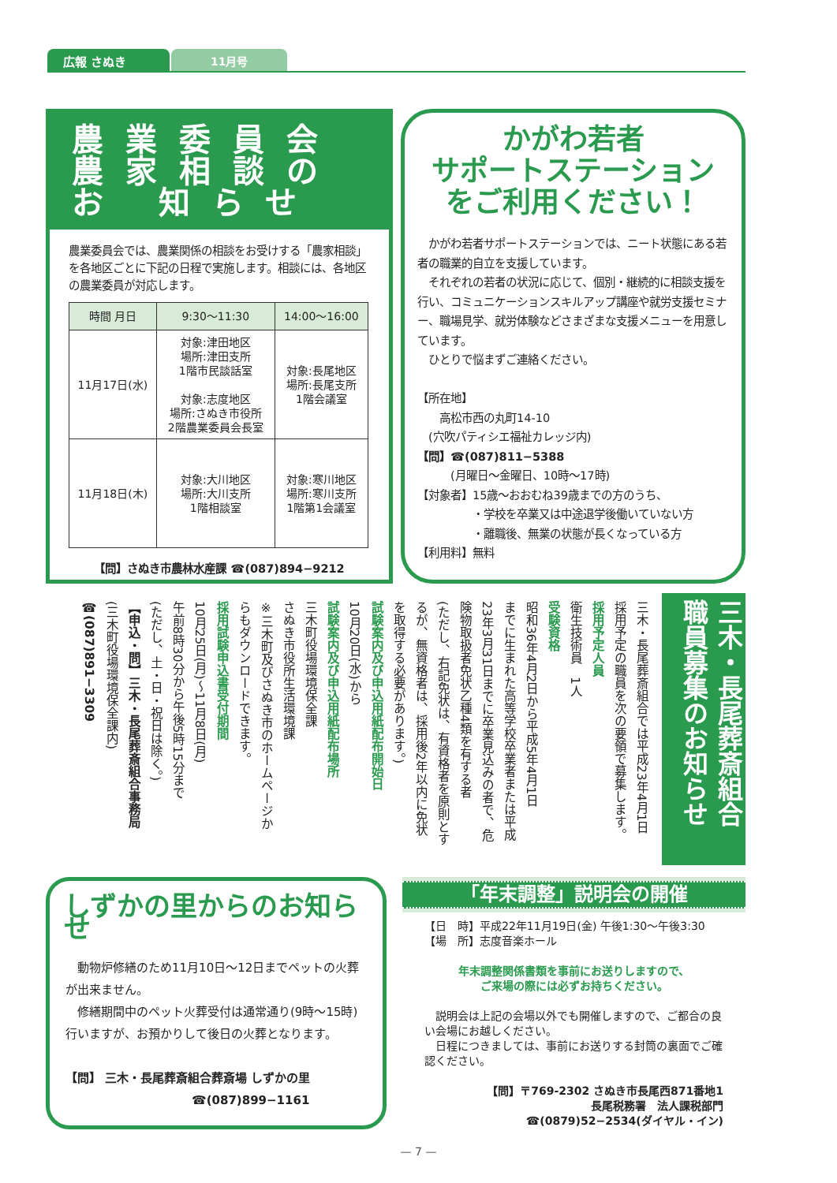広報 さぬき 11月号
農業委員会
農家相談の
お 知らせ
農業委員会では、農業関係の相談をお受けする「農家相談」を各地区ごとに下記の日程で実施します。相談には、各地区の農業委員が対応します。
| 時間 月日 | 9:30～11:30 | 14:00～16:00 |
| --- | --- | --- |
| 11月17日(水) | 対象:津田地区 場所:津田支所 1階市民談話室 対象:志度地区 場所:さぬき市役所 2階農業委員会長室 | 対象:長尾地区 場所:長尾支所 1階会議室 |
| 11月18日(木) | 対象:大川地区 場所:大川支所 1階相談室 | 対象:寒川地区 場所:寒川支所 1階第1会議室 |
【問】さぬき市農林水産課 ☎(087)894−9212
かがわ若者
サポートステーション
をご利用ください！
　かがわ若者サポートステーションでは、ニート状態にある若者の職業的自立を支援しています。
　それぞれの若者の状況に応じて、個別・継続的に相談支援を行い、コミュニケーションスキルアップ講座や就労支援セミナー、職場見学、就労体験などさまざまな支援メニューを用意しています。
　ひとりで悩まずご連絡ください。
【所在地】
　　高松市西の丸町14-10
　(穴吹パティシエ福祉カレッジ内)
【問】☎(087)811−5388
　　　(月曜日～金曜日、10時～17時)
【対象者】15歳～おおむね39歳までの方のうち、
　　　　　・学校を卒業又は中途退学後働いていない方
　　　　　・離職後、無業の状態が長くなっている方
【利用料】無料
三木・長尾葬斎組合 職員募集のお知らせ
三木・長尾葬斎組合では平成23年4月1日
採用予定の職員を次の要領で募集します。
採用予定人員
衛生技術員　1人
受験資格
昭和36年4月2日から平成5年4月1日
までに生まれた高等学校卒業者または平成
23年3月31日までに卒業見込みの者で、危
険物取扱者免状乙種4類を有する者
(ただし、右記免状は、有資格者を原則とす
るが、無資格者は、採用後2年以内に免状
を取得する必要があります。)
試験案内及び申込用紙配布開始日
10月20日(水)から
試験案内及び申込用紙配布場所
三木町役場環境保全課
さぬき市役所生活環境課
※三木町及びさぬき市のホームページか
らもダウンロードできます。
採用試験申込書受付期間
10月25日(月)～11月8日(月)
午前8時30分から午後5時15分まで
(ただし、土・日・祝日は除く。)
【申込・問】三木・長尾葬斎組合事務局
(三木町役場環境保全課内)
☎(087)891−3309
しずかの里からのお知らせ
　動物炉修繕のため11月10日～12日までペットの火葬が出来ません。
　修繕期間中のペット火葬受付は通常通り(9時～15時)行いますが、お預かりして後日の火葬となります。
【問】 三木・長尾葬斎組合葬斎場 しずかの里
☎(087)899−1161
「年末調整」説明会の開催
【日　時】平成22年11月19日(金) 午後1:30～午後3:30
【場　所】志度音楽ホール
年末調整関係書類を事前にお送りしますので、
ご来場の際には必ずお持ちください。
　説明会は上記の会場以外でも開催しますので、ご都合の良い会場にお越しください。
　日程につきましては、事前にお送りする封筒の裏面でご確認ください。
【問】〒769-2302 さぬき市長尾西871番地1
長尾税務署　法人課税部門
☎(0879)52−2534(ダイヤル・イン)
— 7 —